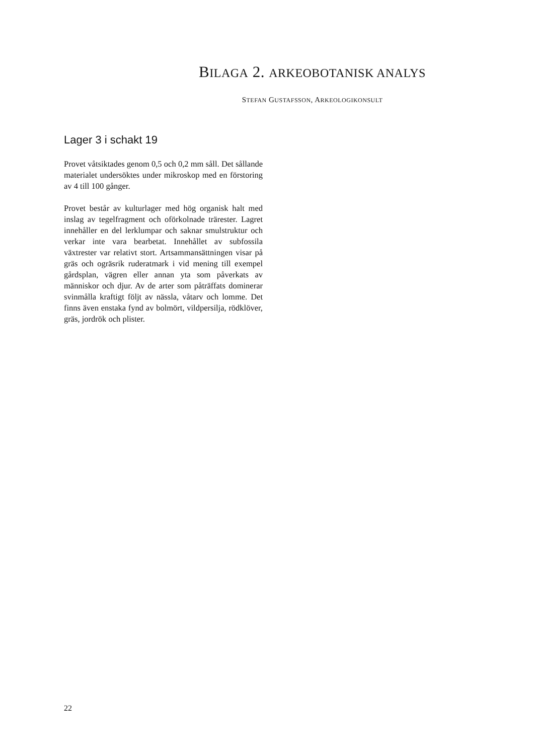BILAGA 2. ARKEOBOTANISK ANALYS
STEFAN GUSTAFSSON, ARKEOLOGIKONSULT
Lager 3 i schakt 19
Provet våtsiktades genom 0,5 och 0,2 mm såll. Det sållande materialet undersöktes under mikroskop med en förstoring av 4 till 100 gånger.
Provet består av kulturlager med hög organisk halt med inslag av tegelfragment och oförkolnade trärester. Lagret innehåller en del lerklumpar och saknar smulstruktur och verkar inte vara bearbetat. Innehållet av subfossila växtrester var relativt stort. Artsammansättningen visar på gräs och ogräsrik ruderatmark i vid mening till exempel gårdsplan, vägren eller annan yta som påverkats av människor och djur. Av de arter som påträffats dominerar svinmålla kraftigt följt av nässla, våtarv och lomme. Det finns även enstaka fynd av bolmört, vildpersilja, rödklöver, gräs, jordrök och plister.
22